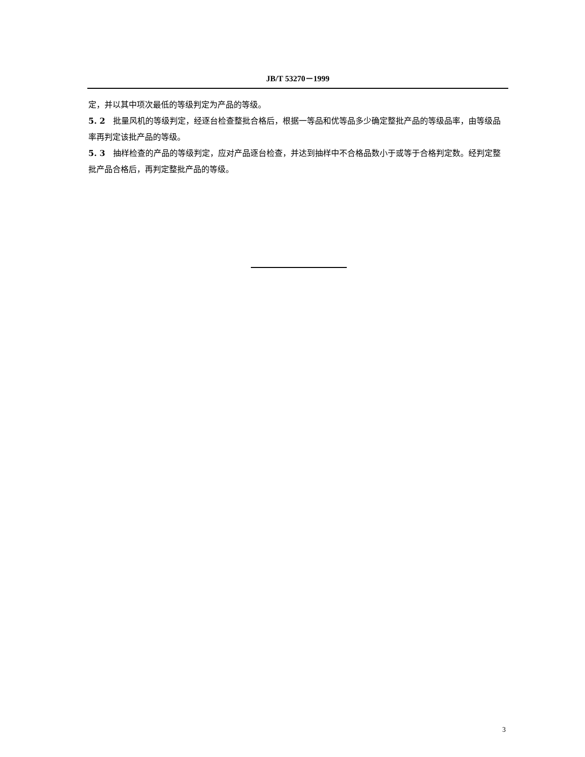JB/T 53270－1999
定，并以其中项次最低的等级判定为产品的等级。
5. 2　批量风机的等级判定，经逐台检查整批合格后，根据一等品和优等品多少确定整批产品的等级品率，由等级品率再判定该批产品的等级。
5. 3　抽样检查的产品的等级判定，应对产品逐台检查，并达到抽样中不合格品数小于或等于合格判定数。经判定整批产品合格后，再判定整批产品的等级。
3